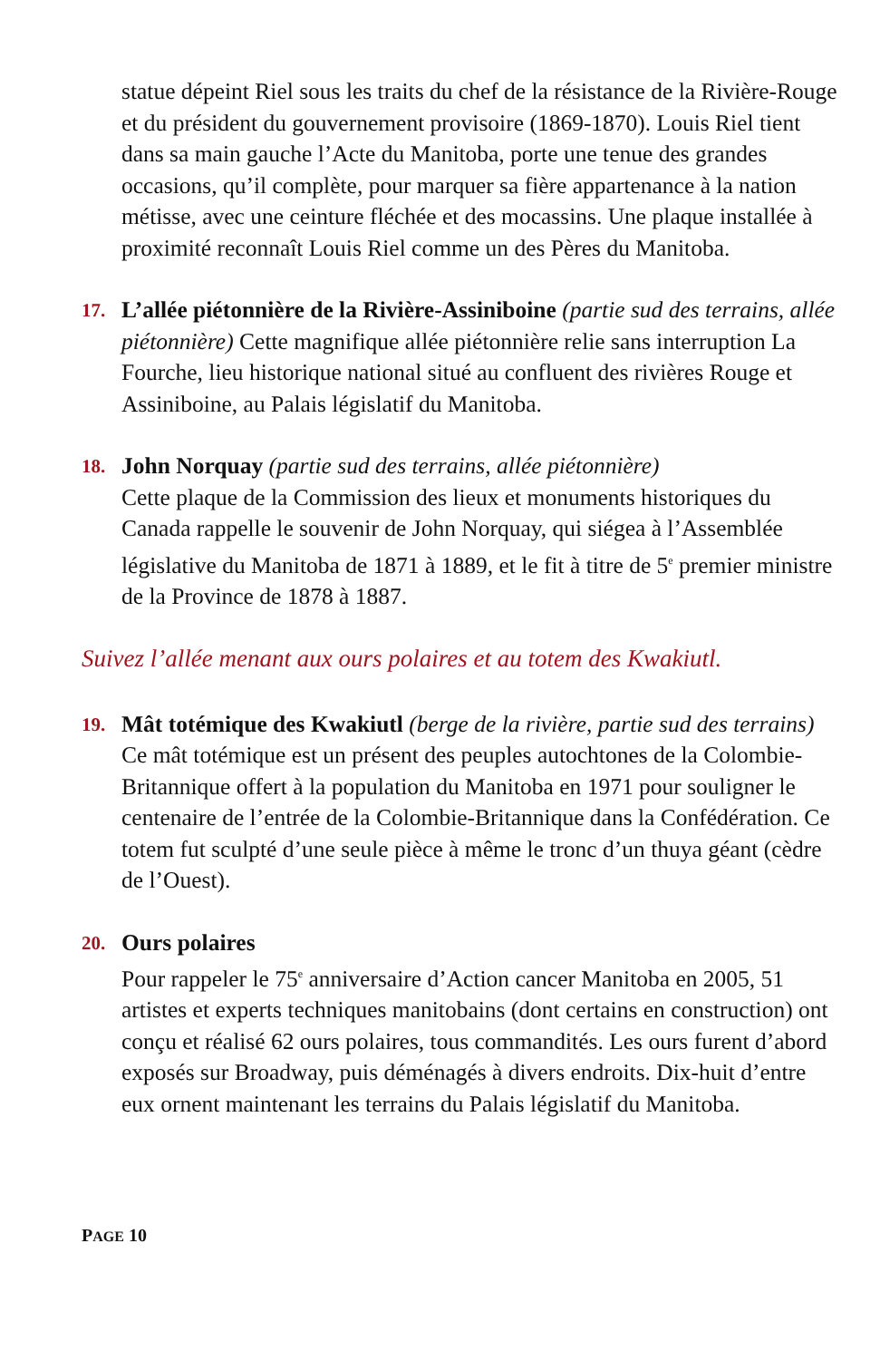statue dépeint Riel sous les traits du chef de la résistance de la Rivière-Rouge et du président du gouvernement provisoire (1869-1870). Louis Riel tient dans sa main gauche l’Acte du Manitoba, porte une tenue des grandes occasions, qu’il complète, pour marquer sa fière appartenance à la nation métisse, avec une ceinture fléchée et des mocassins. Une plaque installée à proximité reconnaît Louis Riel comme un des Pères du Manitoba.
17.
L’allée piétonnière de la Rivière-Assiniboine (partie sud des terrains, allée piétonnière) Cette magnifique allée piétonnière relie sans interruption La Fourche, lieu historique national situé au confluent des rivières Rouge et Assiniboine, au Palais législatif du Manitoba.
18.
John Norquay (partie sud des terrains, allée piétonnière)
Cette plaque de la Commission des lieux et monuments historiques du Canada rappelle le souvenir de John Norquay, qui siégea à l’Assemblée législative du Manitoba de 1871 à 1889, et le fit à titre de 5<sup>e</sup> premier ministre de la Province de 1878 à 1887.
Suivez l’allée menant aux ours polaires et au totem des Kwakiutl.
19.
Mât totémique des Kwakiutl (berge de la rivière, partie sud des terrains) Ce mât totémique est un présent des peuples autochtones de la Colombie-Britannique offert à la population du Manitoba en 1971 pour souligner le centenaire de l’entrée de la Colombie-Britannique dans la Confédération. Ce totem fut sculpté d’une seule pièce à même le tronc d’un thuya géant (cèdre de l’Ouest).
20.
Ours polaires
Pour rappeler le 75<sup>e</sup> anniversaire d’Action cancer Manitoba en 2005, 51 artistes et experts techniques manitobains (dont certains en construction) ont conçu et réalisé 62 ours polaires, tous commandités. Les ours furent d’abord exposés sur Broadway, puis déménagés à divers endroits. Dix-huit d’entre eux ornent maintenant les terrains du Palais législatif du Manitoba.
PAGE 10